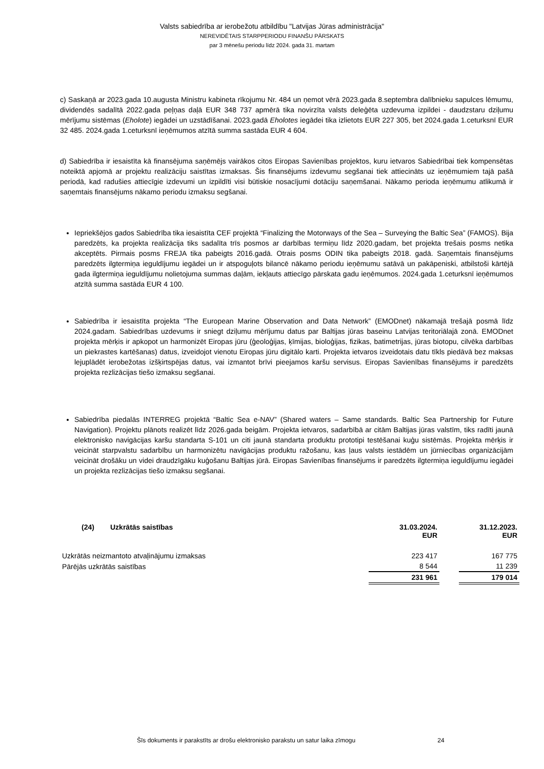Valsts sabiedrība ar ierobežotu atbildību "Latvijas Jūras administrācija"
NEREVIDĒTAIS STARPPERIODU FINANŠU PĀRSKATS
par 3 mēnešu periodu līdz 2024. gada 31. martam
c) Saskaņā ar 2023.gada 10.augusta Ministru kabineta rīkojumu Nr. 484 un ņemot vērā 2023.gada 8.septembra dalībnieku sapulces lēmumu, dividendēs sadalītā 2022.gada peļņas daļā EUR 348 737 apmērā tika novirzīta valsts deleģēta uzdevuma izpildei - daudzstaru dziļumu mērījumu sistēmas (Eholote) iegādei un uzstādīšanai. 2023.gadā Eholotes iegādei tika izlietots EUR 227 305, bet 2024.gada 1.ceturksnī EUR 32 485. 2024.gada 1.ceturksnī ieņēmumos atzītā summa sastāda EUR 4 604.
d) Sabiedrība ir iesaistīta kā finansējuma saņēmējs vairākos citos Eiropas Savienības projektos, kuru ietvaros Sabiedrībai tiek kompensētas noteiktā apjomā ar projektu realizāciju saistītas izmaksas. Šis finansējums izdevumu segšanai tiek attiecināts uz ieņēmumiem tajā pašā periodā, kad radušies attiecīgie izdevumi un izpildīti visi būtiskie nosacījumi dotāciju saņemšanai. Nākamo perioda ieņēmumu atlikumā ir saņemtais finansējums nākamo periodu izmaksu segšanai.
Iepriekšējos gados Sabiedrība tika iesaistīta CEF projektā “Finalizing the Motorways of the Sea – Surveying the Baltic Sea” (FAMOS). Bija paredzēts, ka projekta realizācija tiks sadalīta trīs posmos ar darbības termiņu līdz 2020.gadam, bet projekta trešais posms netika akceptēts. Pirmais posms FREJA tika pabeigts 2016.gadā. Otrais posms ODIN tika pabeigts 2018. gadā. Saņemtais finansējums paredzēts ilgtermiņa ieguldījumu iegādei un ir atspoguļots bilancē nākamo periodu ieņēmumu satāvā un pakāpeniski, atbilstoši kārtējā gada ilgtermiņa ieguldījumu nolietojuma summas daļām, iekļauts attiecīgo pārskata gadu ieņēmumos. 2024.gada 1.ceturksnī ieņēmumos atzītā summa sastāda EUR 4 100.
Sabiedrība ir iesaistīta projekta “The European Marine Observation and Data Network” (EMODnet) nākamajā trešajā posmā līdz 2024.gadam. Sabiedrības uzdevums ir sniegt dziļumu mērījumu datus par Baltijas jūras baseinu Latvijas teritoriālajā zonā. EMODnet projekta mērķis ir apkopot un harmonizēt Eiropas jūru (ģeoloģijas, ķīmijas, bioloģijas, fizikas, batimetrijas, jūras biotopu, cilvēka darbības un piekrastes kartēšanas) datus, izveidojot vienotu Eiropas jūru digitālo karti. Projekta ietvaros izveidotais datu tīkls piedāvā bez maksas lejuplādēt ierobežotas izšķirtspējas datus, vai izmantot brīvi pieejamos karšu servisus. Eiropas Savienības finansējums ir paredzēts projekta rezlizācijas tiešo izmaksu segšanai.
Sabiedrība piedalās INTERREG projektā “Baltic Sea e-NAV” (Shared waters – Same standards. Baltic Sea Partnership for Future Navigation). Projektu plānots realizēt līdz 2026.gada beigām. Projekta ietvaros, sadarbībā ar citām Baltijas jūras valstīm, tiks radīti jaunā elektronisko navigācijas karšu standarta S-101 un citi jaunā standarta produktu prototipi testēšanai kuģu sistēmās. Projekta mērķis ir veicināt starpvalstu sadarbību un harmonizētu navigācijas produktu ražošanu, kas ļaus valsts iestādēm un jūrniecības organizācijām veicināt drošāku un videi draudzīgāku kuģošanu Baltijas jūrā. Eiropas Savienības finansējums ir paredzēts ilgtermiņa ieguldījumu iegādei un projekta rezlizācijas tiešo izmaksu segšanai.
| (24) Uzkrātās saistības | 31.03.2024. EUR | | 31.12.2023. EUR |
| Uzkrātās neizmantoto atvaļinājumu izmaksas | 223 417 | | 167 775 |
| Pārējās uzkrātās saistības | 8 544 | | 11 239 |
| | 231 961 | | 179 014 |
Šīs dokuments ir parakstīts ar drošu elektronisko parakstu un satur laika zīmogu 24